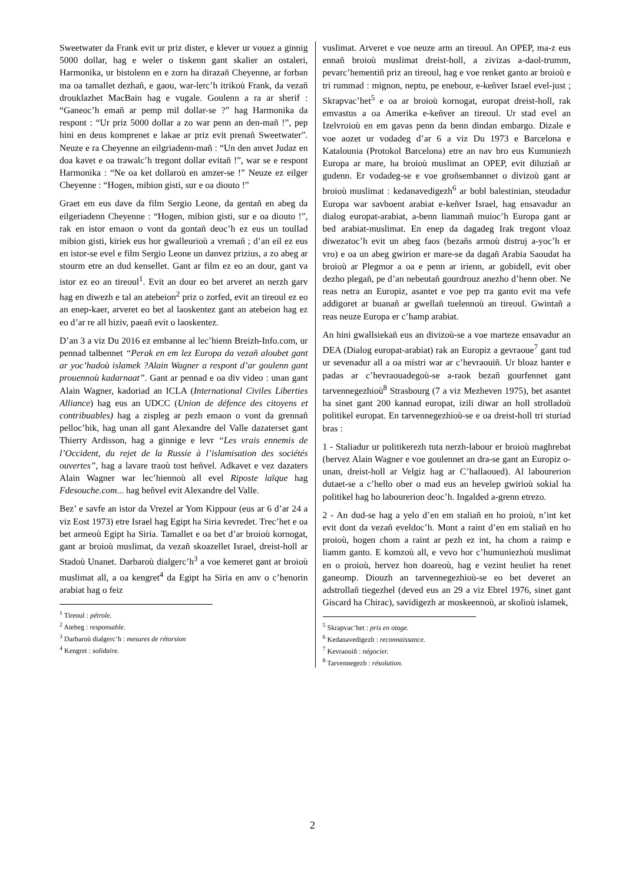Sweetwater da Frank evit ur priz dister, e klever ur vouez a ginnig 5000 dollar, hag e weler o tiskenn gant skalier an ostaleri, Harmonika, ur bistolenn en e zorn ha dirazañ Cheyenne, ar forban ma oa tamallet dezhañ, e gaou, war-lerc’h itrikoù Frank, da vezañ drouklazhet MacBain hag e vugale. Goulenn a ra ar sherif : “Ganeoc’h emañ ar pemp mil dollar-se ?” hag Harmonika da respont : “Ur priz 5000 dollar a zo war penn an den-mañ !”, pep hini en deus komprenet e lakae ar priz evit prenañ Sweetwater”. Neuze e ra Cheyenne an eilgriadenn-mañ : “Un den anvet Judaz en doa kavet e oa trawalc’h tregont dollar evitañ !”, war se e respont Harmonika : “Ne oa ket dollaroù en amzer-se !” Neuze ez eilger Cheyenne : “Hogen, mibion gisti, sur e oa diouto !”
Graet em eus dave da film Sergio Leone, da gentañ en abeg da eilgeriadenn Cheyenne : “Hogen, mibion gisti, sur e oa diouto !”, rak en istor emaon o vont da gontañ deoc’h ez eus un toullad mibion gisti, kiriek eus hor gwalleurioù a vremañ ; d’an eil ez eus en istor-se evel e film Sergio Leone un danvez prizius, a zo abeg ar stourm etre an dud kensellet. Gant ar film ez eo an dour, gant va istor ez eo an tireoul<sup>1</sup>. Evit an dour eo bet arveret an nerzh garv hag en diwezh e tal an atebeion<sup>2</sup> priz o zorfed, evit an tireoul ez eo an enep-kaer, arveret eo bet al laoskentez gant an atebeion hag ez eo d’ar re all hiziv, paeañ evit o laoskentez.
D’an 3 a viz Du 2016 ez embanne al lec’hienn Breizh-Info.com, ur pennad talbennet “Perak en em lez Europa da vezañ aloubet gant ar yoc’hadoù islamek ?Alain Wagner a respont d’ar goulenn gant prouennoù kadarnaat”. Gant ar pennad e oa div video : unan gant Alain Wagner, kadoriad an ICLA (International Civiles Liberties Alliance) hag eus an UDCC (Union de défence des citoyens et contribuables) hag a zispleg ar pezh emaon o vont da grennañ pelloc’hik, hag unan all gant Alexandre del Valle dazaterset gant Thierry Ardisson, hag a ginnige e levr “Les vrais ennemis de l’Occident, du rejet de la Russie à l’islamisation des sociétés ouvertes”, hag a lavare traoù tost heñvel. Adkavet e vez dazaters Alain Wagner war lec’hiennoù all evel Riposte laïque hag Fdesouche.com... hag heñvel evit Alexandre del Valle.
Bez’ e savfe an istor da Vrezel ar Yom Kippour (eus ar 6 d’ar 24 a viz Eost 1973) etre Israel hag Egipt ha Siria kevredet. Trec’het e oa bet armeoù Egipt ha Siria. Tamallet e oa bet d’ar broioù kornogat, gant ar broioù muslimat, da vezañ skoazellet Israel, dreist-holl ar Stadoù Unanet. Darbaroù dialgerc’h<sup>3</sup> a voe kemeret gant ar broioù muslimat all, a oa kengret<sup>4</sup> da Egipt ha Siria en anv o c’henorin arabiat hag o feiz
<sup>1</sup> Tireoul : pétrole.
<sup>2</sup> Atebeg : responsable.
<sup>3</sup> Darbaroù dialgerc’h : mesures de rétorsion
<sup>4</sup> Kengret : solidaire.
vuslimat. Arveret e voe neuze arm an tireoul. An OPEP, ma-z eus ennañ broioù muslimat dreist-holl, a zivizas a-daol-trumm, pevarc’hementiñ priz an tireoul, hag e voe renket ganto ar broioù e tri rummad : mignon, neptu, pe enebour, e-keñver Israel evel-just ; Skrapvac’het<sup>5</sup> e oa ar broioù kornogat, europat dreist-holl, rak emvastus a oa Amerika e-keñver an tireoul. Ur stad evel an Izelvroioù en em gavas penn da benn dindan embargo. Dizale e voe aozet ur vodadeg d’ar 6 a viz Du 1973 e Barcelona e Katalounia (Protokol Barcelona) etre an nav bro eus Kumuniezh Europa ar mare, ha broioù muslimat an OPEP, evit diluziañ ar gudenn. Er vodadeg-se e voe groñsembannet o divizoù gant ar broioù muslimat : kedanavedigezh<sup>6</sup> ar bobl balestinian, steudadur Europa war savboent arabiat e-keñver Israel, hag ensavadur an dialog europat-arabiat, a-benn liammañ muioc’h Europa gant ar bed arabiat-muslimat. En enep da dagadeg Irak tregont vloaz diwezatoc’h evit un abeg faos (bezañs armoù distruj a-yoc’h er vro) e oa un abeg gwirion er mare-se da dagañ Arabia Saoudat ha broioù ar Plegmor a oa e penn ar irienn, ar gobidell, evit ober dezho plegañ, pe d’an nebeutañ gourdrouz anezho d’henn ober. Ne reas netra an Europiz, asantet e voe pep tra ganto evit ma vefe addigoret ar buanañ ar gwellañ tuelennoù an tireoul. Gwintañ a reas neuze Europa er c’hamp arabiat.
An hini gwallsiekañ eus an divizoù-se a voe marteze ensavadur an DEA (Dialog europat-arabiat) rak an Europiz a gevraoue<sup>7</sup> gant tud ur sevenadur all a oa mistri war ar c’hevraouiñ. Ur bloaz hanter e padas ar c’hevraouadegoù-se a-raok bezañ gourfennet gant tarvennegezhioù<sup>8</sup> Strasbourg (7 a viz Mezheven 1975), bet asantet ha sinet gant 200 kannad europat, izili diwar an holl strolladoù politikel europat. En tarvennegezhioù-se e oa dreist-holl tri sturiad bras :
1 - Staliadur ur politikerezh tuta nerzh-labour er broioù maghrebat (hervez Alain Wagner e voe goulennet an dra-se gant an Europiz o-unan, dreist-holl ar Velgiz hag ar C’hallaoued). Al labourerion dutaet-se a c’hello ober o mad eus an hevelep gwirioù sokial ha politikel hag ho labourerion deoc’h. Ingalded a-grenn etrezo.
2 - An dud-se hag a yelo d’en em staliañ en ho proioù, n’int ket evit dont da vezañ eveldoc’h. Mont a raint d’en em staliañ en ho proioù, hogen chom a raint ar pezh ez int, ha chom a raimp e liamm ganto. E komzoù all, e vevo hor c’humuniezhoù muslimat en o proioù, hervez hon doareoù, hag e vezint heuliet ha renet ganeomp. Diouzh an tarvennegezhioù-se eo bet deveret an adstrollañ tiegezhel (deved eus an 29 a viz Ebrel 1976, sinet gant Giscard ha Chirac), savidigezh ar moskeennoù, ar skolioù islamek,
<sup>5</sup> Skrapvac’het : pris en otage.
<sup>6</sup> Kedanavedigezh : reconnaissance.
<sup>7</sup> Kevraouiñ : négocier.
<sup>8</sup> Tarvennegezh : résolution.
2